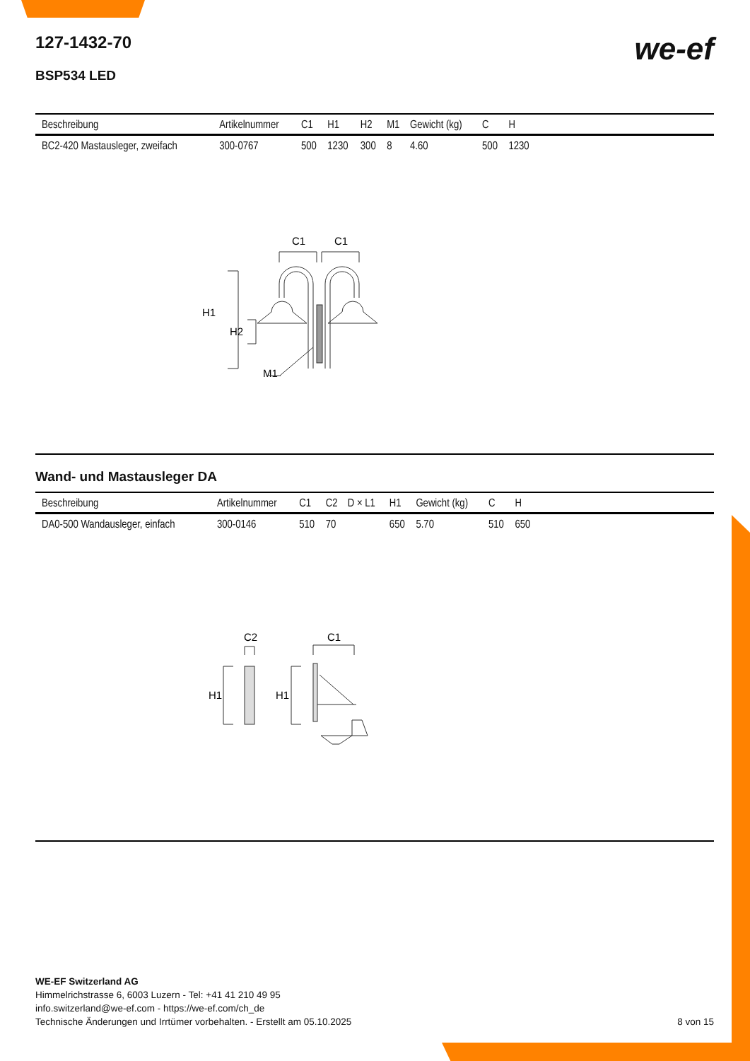we-ef
127-1432-70
BSP534 LED
| Beschreibung | Artikelnummer | C1 | H1 | H2 | M1 | Gewicht (kg) | C | H | |
| --- | --- | --- | --- | --- | --- | --- | --- | --- | --- |
| BC2-420 Mastausleger, zweifach | 300-0767 | 500 | 1230 | 300 | 8 | 4.60 | 500 | 1230 | |
C1
C1
H1
H2
M1
Wand- und Mastausleger DA
| Beschreibung | Artikelnummer | C1 | C2 | D × L1 | H1 | Gewicht (kg) | C | H | |
| --- | --- | --- | --- | --- | --- | --- | --- | --- | --- |
| DA0-500 Wandausleger, einfach | 300-0146 | 510 | 70 | | 650 | 5.70 | 510 | 650 | |
C2
C1
H1
H1
WE-EF Switzerland AG
Himmelrichstrasse 6, 6003 Luzern - Tel: +41 41 210 49 95
info.switzerland@we-ef.com - https://we-ef.com/ch_de
Technische Änderungen und Irrtümer vorbehalten. - Erstellt am 05.10.2025 8 von 15